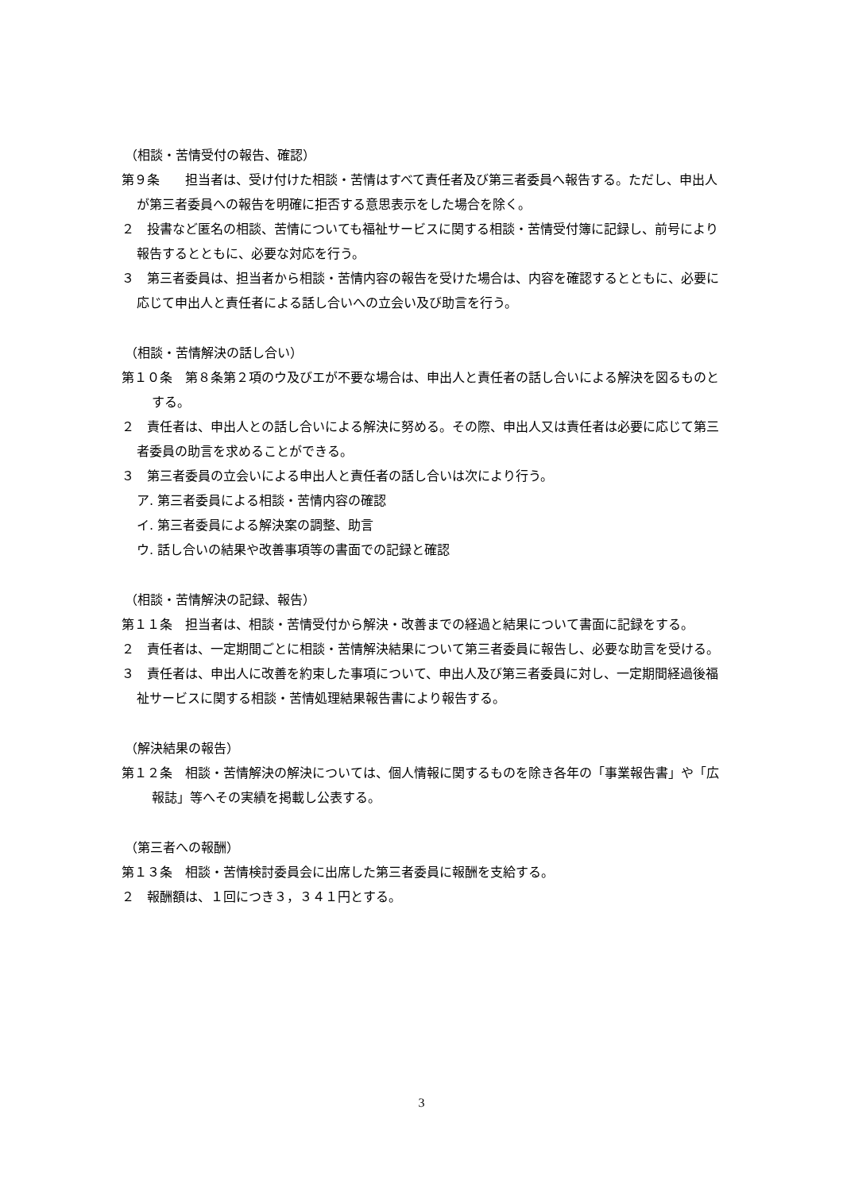（相談・苦情受付の報告、確認）
第９条　　担当者は、受け付けた相談・苦情はすべて責任者及び第三者委員へ報告する。ただし、申出人が第三者委員への報告を明確に拒否する意思表示をした場合を除く。
２　投書など匿名の相談、苦情についても福祉サービスに関する相談・苦情受付簿に記録し、前号により報告するとともに、必要な対応を行う。
３　第三者委員は、担当者から相談・苦情内容の報告を受けた場合は、内容を確認するとともに、必要に応じて申出人と責任者による話し合いへの立会い及び助言を行う。
（相談・苦情解決の話し合い）
第１０条　第８条第２項のウ及びエが不要な場合は、申出人と責任者の話し合いによる解決を図るものとする。
２　責任者は、申出人との話し合いによる解決に努める。その際、申出人又は責任者は必要に応じて第三者委員の助言を求めることができる。
３　第三者委員の立会いによる申出人と責任者の話し合いは次により行う。
ア. 第三者委員による相談・苦情内容の確認
イ. 第三者委員による解決案の調整、助言
ウ. 話し合いの結果や改善事項等の書面での記録と確認
（相談・苦情解決の記録、報告）
第１１条　担当者は、相談・苦情受付から解決・改善までの経過と結果について書面に記録をする。
２　責任者は、一定期間ごとに相談・苦情解決結果について第三者委員に報告し、必要な助言を受ける。
３　責任者は、申出人に改善を約束した事項について、申出人及び第三者委員に対し、一定期間経過後福祉サービスに関する相談・苦情処理結果報告書により報告する。
（解決結果の報告）
第１２条　相談・苦情解決の解決については、個人情報に関するものを除き各年の「事業報告書」や「広報誌」等へその実績を掲載し公表する。
（第三者への報酬）
第１３条　相談・苦情検討委員会に出席した第三者委員に報酬を支給する。
２　報酬額は、１回につき３，３４１円とする。
3